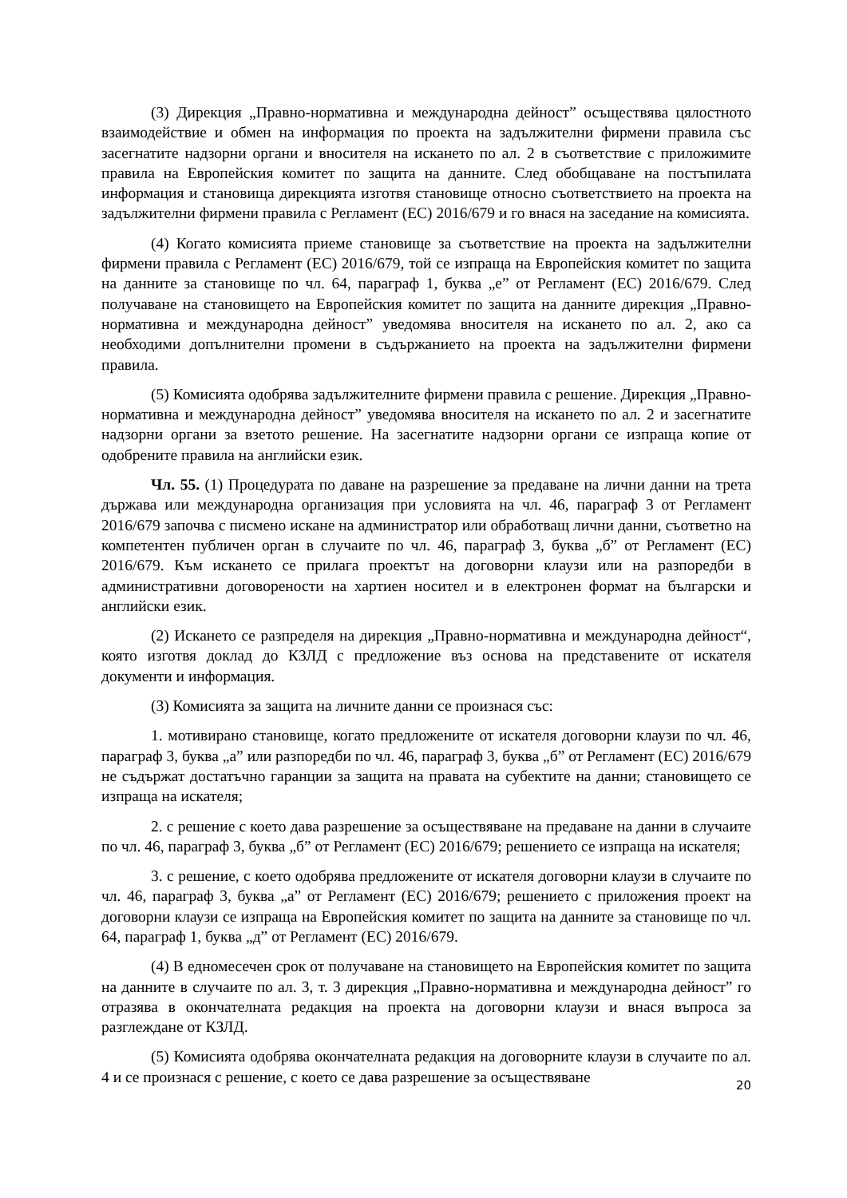(3) Дирекция „Правно-нормативна и международна дейност” осъществява цялостното взаимодействие и обмен на информация по проекта на задължителни фирмени правила със засегнатите надзорни органи и вносителя на искането по ал. 2 в съответствие с приложимите правила на Европейския комитет по защита на данните. След обобщаване на постъпилата информация и становища дирекцията изготвя становище относно съответствието на проекта на задължителни фирмени правила с Регламент (ЕС) 2016/679 и го внася на заседание на комисията.
(4) Когато комисията приеме становище за съответствие на проекта на задължителни фирмени правила с Регламент (ЕС) 2016/679, той се изпраща на Европейския комитет по защита на данните за становище по чл. 64, параграф 1, буква „е” от Регламент (ЕС) 2016/679. След получаване на становището на Европейския комитет по защита на данните дирекция „Правно-нормативна и международна дейност” уведомява вносителя на искането по ал. 2, ако са необходими допълнителни промени в съдържанието на проекта на задължителни фирмени правила.
(5) Комисията одобрява задължителните фирмени правила с решение. Дирекция „Правно-нормативна и международна дейност” уведомява вносителя на искането по ал. 2 и засегнатите надзорни органи за взетото решение. На засегнатите надзорни органи се изпраща копие от одобрените правила на английски език.
Чл. 55. (1) Процедурата по даване на разрешение за предаване на лични данни на трета държава или международна организация при условията на чл. 46, параграф 3 от Регламент 2016/679 започва с писмено искане на администратор или обработващ лични данни, съответно на компетентен публичен орган в случаите по чл. 46, параграф 3, буква „б” от Регламент (ЕС) 2016/679. Към искането се прилага проектът на договорни клаузи или на разпоредби в административни договорености на хартиен носител и в електронен формат на български и английски език.
(2) Искането се разпределя на дирекция „Правно-нормативна и международна дейност“, която изготвя доклад до КЗЛД с предложение въз основа на представените от искателя документи и информация.
(3) Комисията за защита на личните данни се произнася със:
1. мотивирано становище, когато предложените от искателя договорни клаузи по чл. 46, параграф 3, буква „а” или разпоредби по чл. 46, параграф 3, буква „б” от Регламент (ЕС) 2016/679 не съдържат достатъчно гаранции за защита на правата на субектите на данни; становището се изпраща на искателя;
2. с решение с което дава разрешение за осъществяване на предаване на данни в случаите по чл. 46, параграф 3, буква „б” от Регламент (ЕС) 2016/679; решението се изпраща на искателя;
3. с решение, с което одобрява предложените от искателя договорни клаузи в случаите по чл. 46, параграф 3, буква „а” от Регламент (ЕС) 2016/679; решението с приложения проект на договорни клаузи се изпраща на Европейския комитет по защита на данните за становище по чл. 64, параграф 1, буква „д” от Регламент (ЕС) 2016/679.
(4) В едномесечен срок от получаване на становището на Европейския комитет по защита на данните в случаите по ал. 3, т. 3 дирекция „Правно-нормативна и международна дейност” го отразява в окончателната редакция на проекта на договорни клаузи и внася въпроса за разглеждане от КЗЛД.
(5) Комисията одобрява окончателната редакция на договорните клаузи в случаите по ал. 4 и се произнася с решение, с което се дава разрешение за осъществяване
20